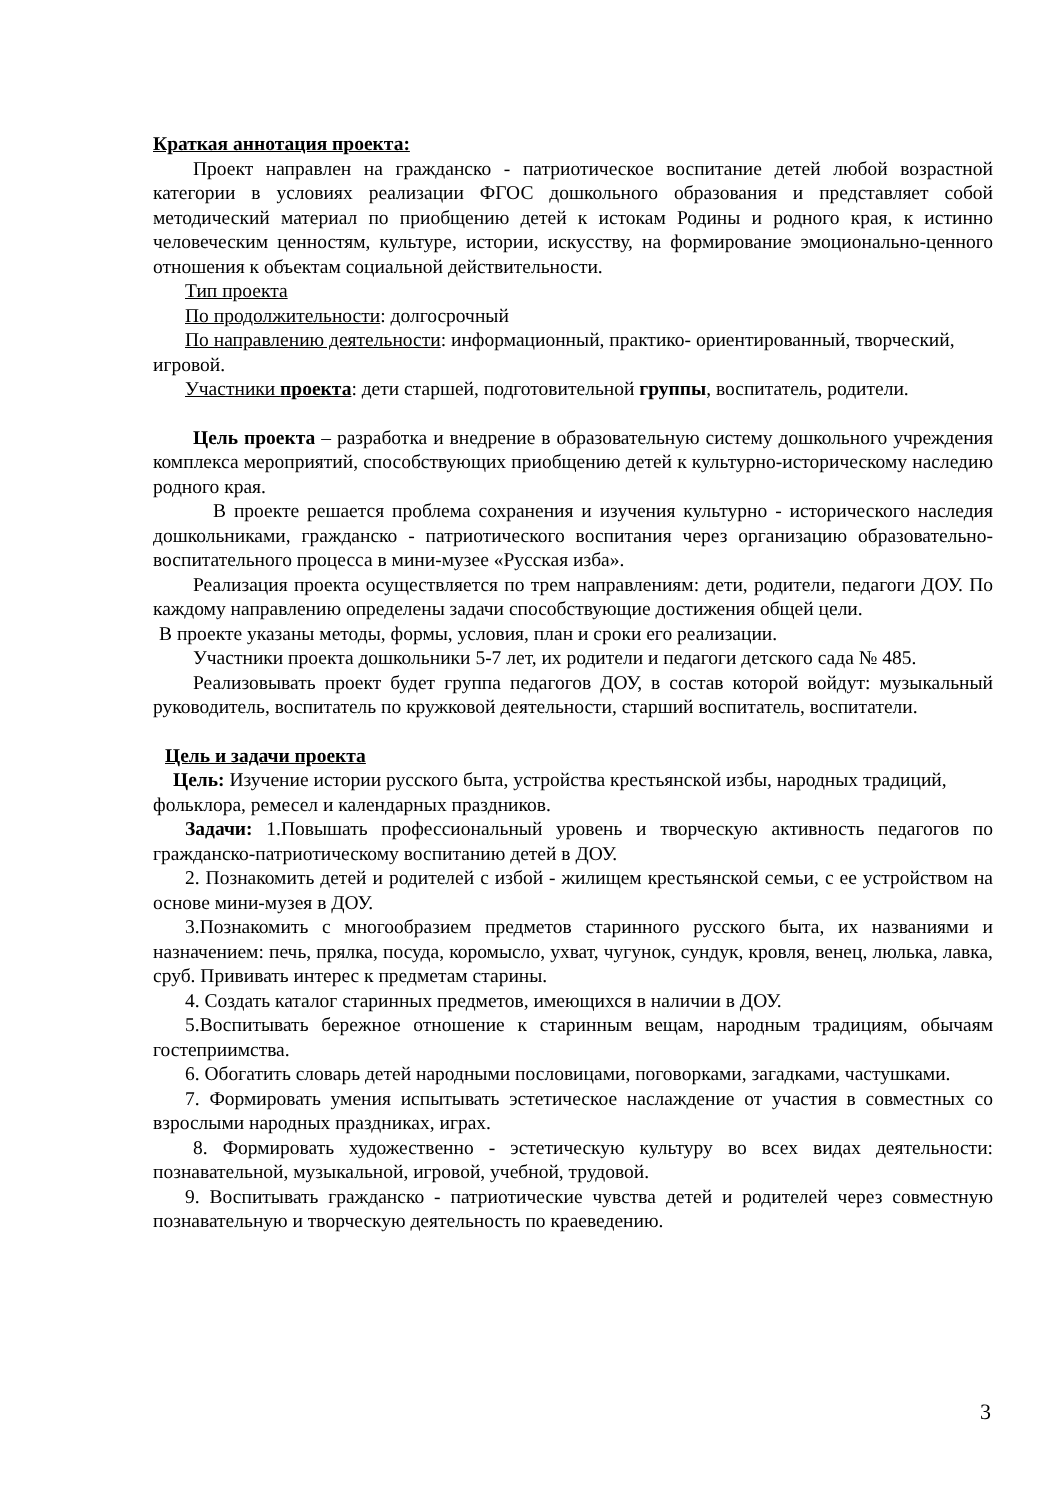Краткая аннотация проекта:
Проект направлен на гражданско - патриотическое воспитание детей любой возрастной категории в условиях реализации ФГОС дошкольного образования и представляет собой методический материал по приобщению детей к истокам Родины и родного края, к истинно человеческим ценностям, культуре, истории, искусству, на формирование эмоционально-ценного отношения к объектам социальной действительности.
Тип проекта
По продолжительности: долгосрочный
По направлению деятельности: информационный, практико- ориентированный, творческий, игровой.
Участники проекта: дети старшей, подготовительной группы, воспитатель, родители.
Цель проекта – разработка и внедрение в образовательную систему дошкольного учреждения комплекса мероприятий, способствующих приобщению детей к культурно-историческому наследию родного края.
В проекте решается проблема сохранения и изучения культурно - исторического наследия дошкольниками, гражданско - патриотического воспитания через организацию образовательно-воспитательного процесса в мини-музее «Русская изба».
Реализация проекта осуществляется по трем направлениям: дети, родители, педагоги ДОУ. По каждому направлению определены задачи способствующие достижения общей цели.
В проекте указаны методы, формы, условия, план и сроки его реализации.
Участники проекта дошкольники 5-7 лет, их родители и педагоги детского сада № 485.
Реализовывать проект будет группа педагогов ДОУ, в состав которой войдут: музыкальный руководитель, воспитатель по кружковой деятельности, старший воспитатель, воспитатели.
Цель и задачи проекта
Цель: Изучение истории русского быта, устройства крестьянской избы, народных традиций, фольклора, ремесел и календарных праздников.
Задачи: 1.Повышать профессиональный уровень и творческую активность педагогов по гражданско-патриотическому воспитанию детей в ДОУ.
2. Познакомить детей и родителей с избой - жилищем крестьянской семьи, с ее устройством на основе мини-музея в ДОУ.
3.Познакомить с многообразием предметов старинного русского быта, их названиями и назначением: печь, прялка, посуда, коромысло, ухват, чугунок, сундук, кровля, венец, люлька, лавка, сруб. Прививать интерес к предметам старины.
4. Создать каталог старинных предметов, имеющихся в наличии в ДОУ.
5.Воспитывать бережное отношение к старинным вещам, народным традициям, обычаям гостеприимства.
6. Обогатить словарь детей народными пословицами, поговорками, загадками, частушками.
7. Формировать умения испытывать эстетическое наслаждение от участия в совместных со взрослыми народных праздниках, играх.
8. Формировать художественно - эстетическую культуру во всех видах деятельности: познавательной, музыкальной, игровой, учебной, трудовой.
9. Воспитывать гражданско - патриотические чувства детей и родителей через совместную познавательную и творческую деятельность по краеведению.
3